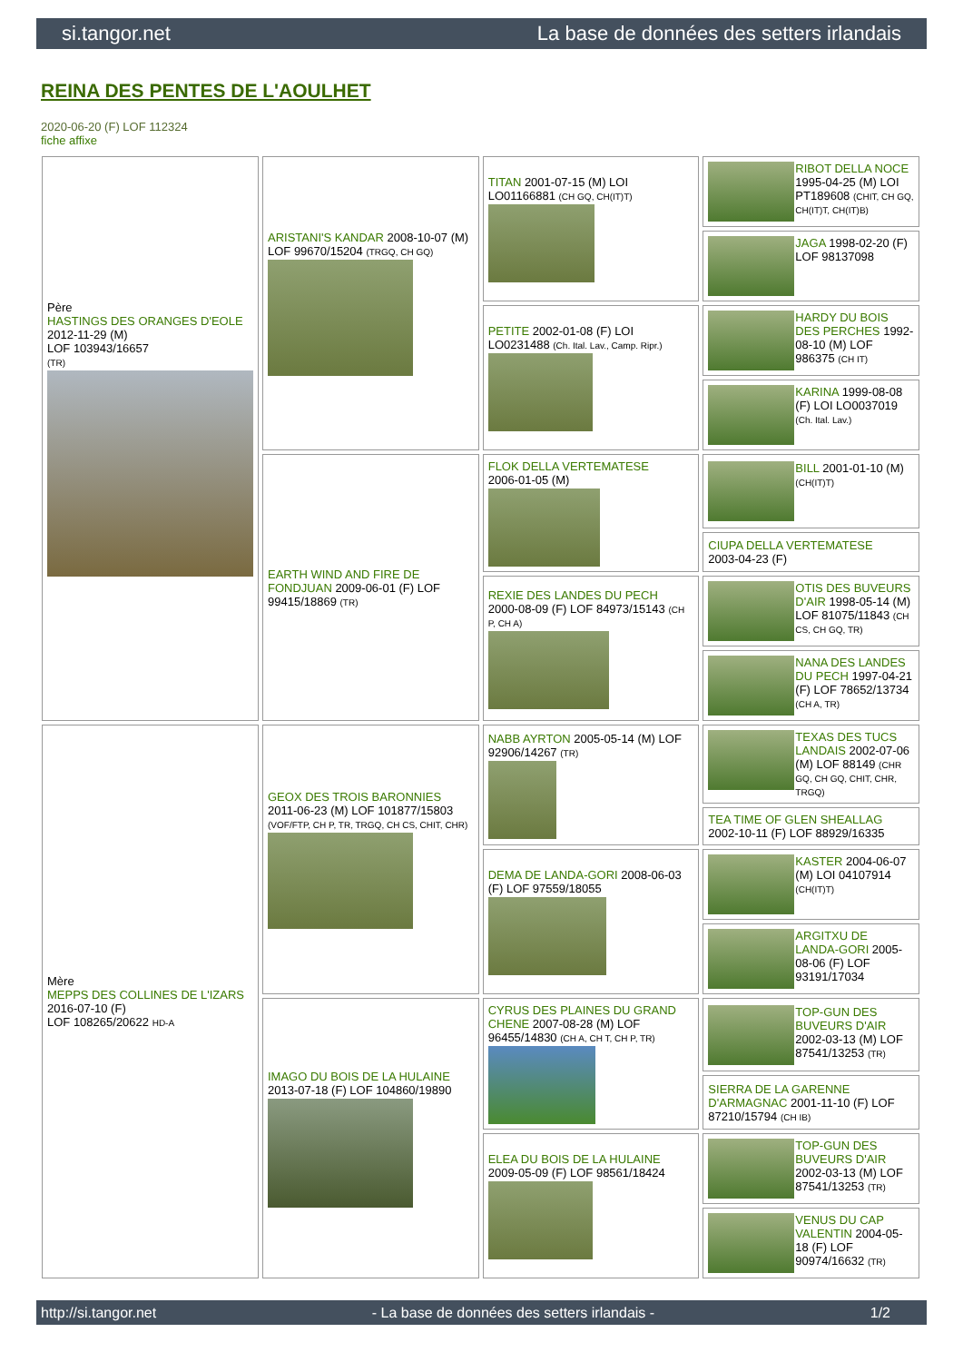si.tangor.net La base de données des setters irlandais
REINA DES PENTES DE L'AOULHET
2020-06-20 (F) LOF 112324
fiche affixe
| Père HASTINGS DES ORANGES D'EOLE 2012-11-29 (M) LOF 103943/16657 (TR) | ARISTANI'S KANDAR 2008-10-07 (M) LOF 99670/15204 (TRGQ, CH GQ) | TITAN 2001-07-15 (M) LOI LO01166881 (CH GQ, CH(IT)T) | RIBOT DELLA NOCE 1995-04-25 (M) LOI PT189608 (CHIT, CH GQ, CH(IT)T, CH(IT)B) |
| | | | JAGA 1998-02-20 (F) LOF 98137098 |
| | | PETITE 2002-01-08 (F) LOI LO0231488 (Ch. Ital. Lav., Camp. Ripr.) | HARDY DU BOIS DES PERCHES 1992-08-10 (M) LOF 986375 (CH IT) |
| | | | KARINA 1999-08-08 (F) LOI LO0037019 (Ch. Ital. Lav.) |
| | EARTH WIND AND FIRE DE FONDJUAN 2009-06-01 (F) LOF 99415/18869 (TR) | FLOK DELLA VERTEMATESE 2006-01-05 (M) | BILL 2001-01-10 (M) (CH(IT)T) |
| | | | CIUPA DELLA VERTEMATESE 2003-04-23 (F) |
| | | REXIE DES LANDES DU PECH 2000-08-09 (F) LOF 84973/15143 (CH P, CH A) | OTIS DES BUVEURS D'AIR 1998-05-14 (M) LOF 81075/11843 (CH CS, CH GQ, TR) |
| | | | NANA DES LANDES DU PECH 1997-04-21 (F) LOF 78652/13734 (CH A, TR) |
| Mère MEPPS DES COLLINES DE L'IZARS 2016-07-10 (F) LOF 108265/20622 HD-A | GEOX DES TROIS BARONNIES 2011-06-23 (M) LOF 101877/15803 (VOF/FTP, CH P, TR, TRGQ, CH CS, CHIT, CHR) | NABB AYRTON 2005-05-14 (M) LOF 92906/14267 (TR) | TEXAS DES TUCS LANDAIS 2002-07-06 (M) LOF 88149 (CHR GQ, CH GQ, CHIT, CHR, TRGQ) |
| | | | TEA TIME OF GLEN SHEALLAG 2002-10-11 (F) LOF 88929/16335 |
| | | DEMA DE LANDA-GORI 2008-06-03 (F) LOF 97559/18055 | KASTER 2004-06-07 (M) LOI 04107914 (CH(IT)T) |
| | | | ARGITXU DE LANDA-GORI 2005-08-06 (F) LOF 93191/17034 |
| | IMAGO DU BOIS DE LA HULAINE 2013-07-18 (F) LOF 104860/19890 | CYRUS DES PLAINES DU GRAND CHENE 2007-08-28 (M) LOF 96455/14830 (CH A, CH T, CH P, TR) | TOP-GUN DES BUVEURS D'AIR 2002-03-13 (M) LOF 87541/13253 (TR) |
| | | | SIERRA DE LA GARENNE D'ARMAGNAC 2001-11-10 (F) LOF 87210/15794 (CH IB) |
| | | ELEA DU BOIS DE LA HULAINE 2009-05-09 (F) LOF 98561/18424 | TOP-GUN DES BUVEURS D'AIR 2002-03-13 (M) LOF 87541/13253 (TR) |
| | | | VENUS DU CAP VALENTIN 2004-05-18 (F) LOF 90974/16632 (TR) |
http://si.tangor.net - La base de données des setters irlandais - 1/2